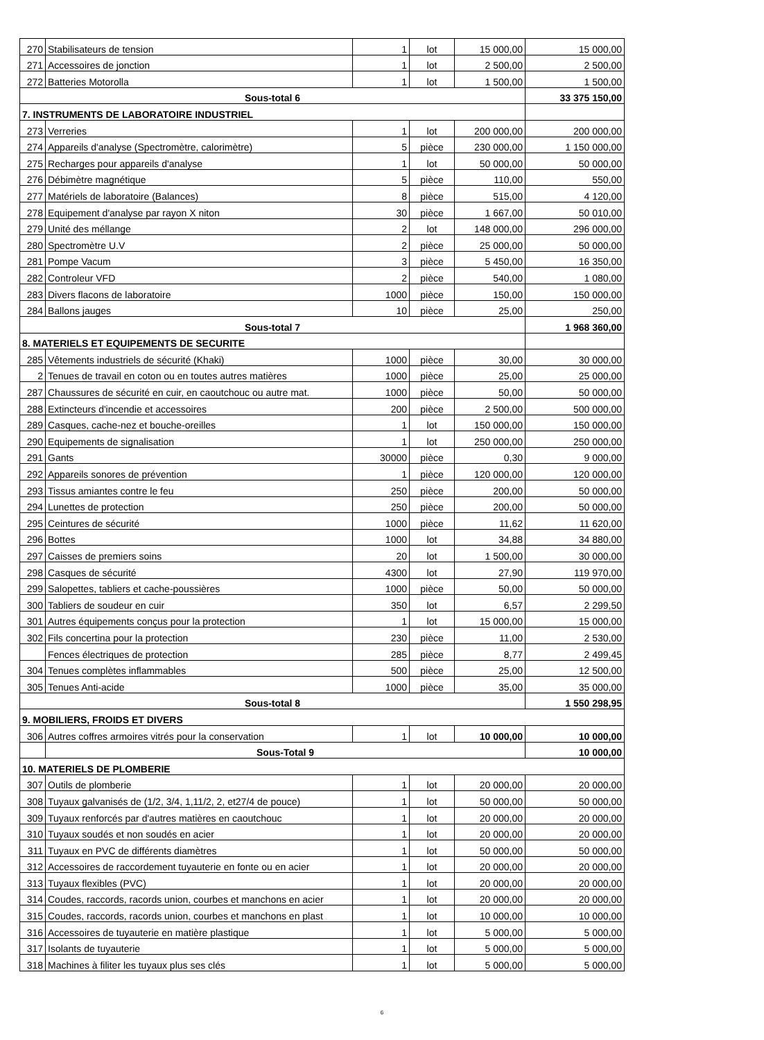| 270 | Stabilisateurs de tension | 1 | lot | 15 000,00 | 15 000,00 |
| 271 | Accessoires de jonction | 1 | lot | 2 500,00 | 2 500,00 |
| 272 | Batteries Motorolla | 1 | lot | 1 500,00 | 1 500,00 |
| Sous-total 6 | | | | | 33 375 150,00 |
| 7. INSTRUMENTS DE LABORATOIRE INDUSTRIEL | | | | | |
| 273 | Verreries | 1 | lot | 200 000,00 | 200 000,00 |
| 274 | Appareils d'analyse (Spectromètre, calorimètre) | 5 | pièce | 230 000,00 | 1 150 000,00 |
| 275 | Recharges pour appareils d'analyse | 1 | lot | 50 000,00 | 50 000,00 |
| 276 | Débimètre magnétique | 5 | pièce | 110,00 | 550,00 |
| 277 | Matériels de laboratoire (Balances) | 8 | pièce | 515,00 | 4 120,00 |
| 278 | Equipement d'analyse par rayon X niton | 30 | pièce | 1 667,00 | 50 010,00 |
| 279 | Unité des méllange | 2 | lot | 148 000,00 | 296 000,00 |
| 280 | Spectromètre U.V | 2 | pièce | 25 000,00 | 50 000,00 |
| 281 | Pompe Vacum | 3 | pièce | 5 450,00 | 16 350,00 |
| 282 | Controleur VFD | 2 | pièce | 540,00 | 1 080,00 |
| 283 | Divers flacons de laboratoire | 1000 | pièce | 150,00 | 150 000,00 |
| 284 | Ballons jauges | 10 | pièce | 25,00 | 250,00 |
| Sous-total 7 | | | | | 1 968 360,00 |
| 8. MATERIELS ET EQUIPEMENTS DE SECURITE | | | | | |
| 285 | Vêtements industriels de sécurité (Khaki) | 1000 | pièce | 30,00 | 30 000,00 |
| 2 | Tenues de travail en coton ou en toutes autres matières | 1000 | pièce | 25,00 | 25 000,00 |
| 287 | Chaussures de sécurité en cuir, en caoutchouc ou autre mat. | 1000 | pièce | 50,00 | 50 000,00 |
| 288 | Extincteurs d'incendie et accessoires | 200 | pièce | 2 500,00 | 500 000,00 |
| 289 | Casques, cache-nez et bouche-oreilles | 1 | lot | 150 000,00 | 150 000,00 |
| 290 | Equipements de signalisation | 1 | lot | 250 000,00 | 250 000,00 |
| 291 | Gants | 30000 | pièce | 0,30 | 9 000,00 |
| 292 | Appareils sonores de prévention | 1 | pièce | 120 000,00 | 120 000,00 |
| 293 | Tissus amiantes contre le feu | 250 | pièce | 200,00 | 50 000,00 |
| 294 | Lunettes de protection | 250 | pièce | 200,00 | 50 000,00 |
| 295 | Ceintures de sécurité | 1000 | pièce | 11,62 | 11 620,00 |
| 296 | Bottes | 1000 | lot | 34,88 | 34 880,00 |
| 297 | Caisses de premiers soins | 20 | lot | 1 500,00 | 30 000,00 |
| 298 | Casques de sécurité | 4300 | lot | 27,90 | 119 970,00 |
| 299 | Salopettes, tabliers et cache-poussières | 1000 | pièce | 50,00 | 50 000,00 |
| 300 | Tabliers de soudeur en cuir | 350 | lot | 6,57 | 2 299,50 |
| 301 | Autres équipements conçus pour la protection | 1 | lot | 15 000,00 | 15 000,00 |
| 302 | Fils concertina pour la protection | 230 | pièce | 11,00 | 2 530,00 |
| | Fences électriques de protection | 285 | pièce | 8,77 | 2 499,45 |
| 304 | Tenues complètes inflammables | 500 | pièce | 25,00 | 12 500,00 |
| 305 | Tenues Anti-acide | 1000 | pièce | 35,00 | 35 000,00 |
| Sous-total 8 | | | | | 1 550 298,95 |
| 9. MOBILIERS, FROIDS ET DIVERS | | | | | |
| 306 | Autres coffres armoires vitrés pour la conservation | 1 | lot | 10 000,00 | 10 000,00 |
| | Sous-Total 9 | | | | 10 000,00 |
| 10. MATERIELS DE PLOMBERIE | | | | | |
| 307 | Outils de plomberie | 1 | lot | 20 000,00 | 20 000,00 |
| 308 | Tuyaux galvanisés de (1/2, 3/4, 1,11/2, 2, et27/4 de pouce) | 1 | lot | 50 000,00 | 50 000,00 |
| 309 | Tuyaux renforcés par d'autres matières en caoutchouc | 1 | lot | 20 000,00 | 20 000,00 |
| 310 | Tuyaux soudés et non soudés en acier | 1 | lot | 20 000,00 | 20 000,00 |
| 311 | Tuyaux en PVC de différents diamètres | 1 | lot | 50 000,00 | 50 000,00 |
| 312 | Accessoires de raccordement tuyauterie en fonte ou en acier | 1 | lot | 20 000,00 | 20 000,00 |
| 313 | Tuyaux flexibles (PVC) | 1 | lot | 20 000,00 | 20 000,00 |
| 314 | Coudes, raccords, racords union, courbes et manchons en acier | 1 | lot | 20 000,00 | 20 000,00 |
| 315 | Coudes, raccords, racords union, courbes et manchons en plast | 1 | lot | 10 000,00 | 10 000,00 |
| 316 | Accessoires de tuyauterie en matière plastique | 1 | lot | 5 000,00 | 5 000,00 |
| 317 | Isolants de tuyauterie | 1 | lot | 5 000,00 | 5 000,00 |
| 318 | Machines à filiter les tuyaux plus ses clés | 1 | lot | 5 000,00 | 5 000,00 |
6